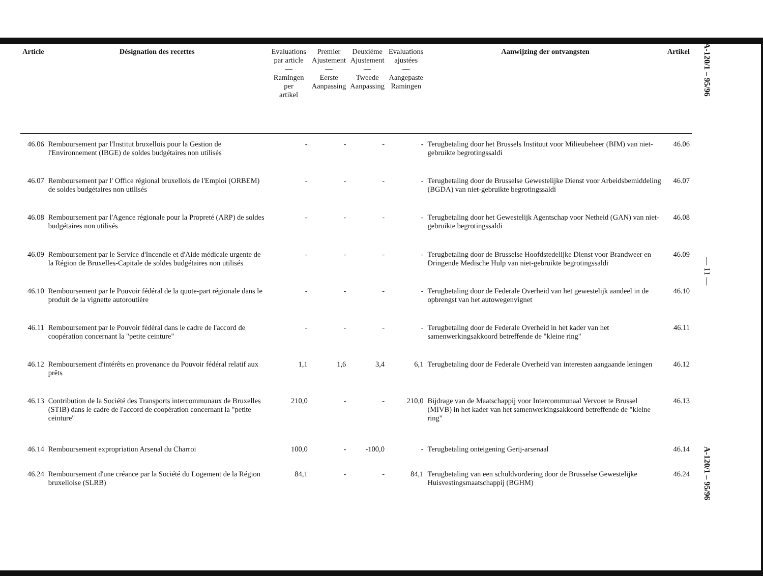| Article | Désignation des recettes | Evaluations par article — Ramingen per artikel | Premier Ajustement — Eerste Aanpassing | Deuxième Ajustement — Tweede Aanpassing | Evaluations ajustées — Aangepaste Ramingen | Aanwijzing der ontvangsten | Artikel |
| --- | --- | --- | --- | --- | --- | --- | --- |
| 46.06 | Remboursement par l'Institut bruxellois pour la Gestion de l'Environnement (IBGE) de soldes budgétaires non utilisés | - | - | - | - | Terugbetaling door het Brussels Instituut voor Milieubeheer (BIM) van niet-gebruikte begrotingssaldi | 46.06 |
| 46.07 | Remboursement par l' Office régional bruxellois de l'Emploi (ORBEM) de soldes budgétaires non utilisés | - | - | - | - | Terugbetaling door de Brusselse Gewestelijke Dienst voor Arbeidsbemiddeling (BGDA) van niet-gebruikte begrotingssaldi | 46.07 |
| 46.08 | Remboursement par l'Agence régionale pour la Propreté (ARP) de soldes budgétaires non utilisés | - | - | - | - | Terugbetaling door het Gewestelijk Agentschap voor Netheid (GAN) van niet-gebruikte begrotingssaldi | 46.08 |
| 46.09 | Remboursement par le Service d'Incendie et d'Aide médicale urgente de la Région de Bruxelles-Capitale de soldes budgétaires non utilisés | - | - | - | - | Terugbetaling door de Brusselse Hoofdstedelijke Dienst voor Brandweer en Dringende Medische Hulp van niet-gebruikte begrotingssaldi | 46.09 |
| 46.10 | Remboursement par le Pouvoir fédéral de la quote-part régionale dans le produit de la vignette autoroutière | - | - | - | - | Terugbetaling door de Federale Overheid van het gewestelijk aandeel in de opbrengst van het autowegenvignet | 46.10 |
| 46.11 | Remboursement par le Pouvoir fédéral dans le cadre de l'accord de coopération concernant la "petite ceinture" | - | - | - | - | Terugbetaling door de Federale Overheid in het kader van het samenwerkingsakkoord betreffende de "kleine ring" | 46.11 |
| 46.12 | Remboursement d'intérêts en provenance du Pouvoir fédéral relatif aux prêts | 1,1 | 1,6 | 3,4 | 6,1 | Terugbetaling door de Federale Overheid van interesten aangaande leningen | 46.12 |
| 46.13 | Contribution de la Société des Transports intercommunaux de Bruxelles (STIB) dans le cadre de l'accord de coopération concernant la "petite ceinture" | 210,0 | - | - | 210,0 | Bijdrage van de Maatschappij voor Intercommunaal Vervoer te Brussel (MIVB) in het kader van het samenwerkingsakkoord betreffende de "kleine ring" | 46.13 |
| 46.14 | Remboursement expropriation Arsenal du Charroi | 100,0 | - | -100,0 | - | Terugbetaling onteigening Gerij-arsenaal | 46.14 |
| 46.24 | Remboursement d'une créance par la Société du Logement de la Région bruxelloise (SLRB) | 84,1 | - | - | 84,1 | Terugbetaling van een schuldvordering door de Brusselse Gewestelijke Huisvestingsmaatschappij (BGHM) | 46.24 |
A-120/1 – 95/96
— 11 —
A-120/1 – 95/96